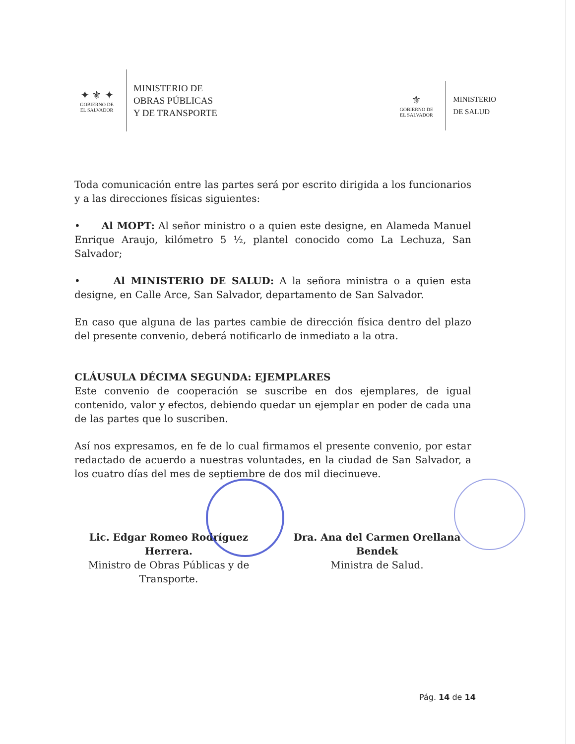✦ ⚜ ✦
GOBIERNO DE
EL SALVADOR
MINISTERIO DE
OBRAS PÚBLICAS
Y DE TRANSPORTE
⚜
GOBIERNO DE
EL SALVADOR
MINISTERIO
DE SALUD
Toda comunicación entre las partes será por escrito dirigida a los funcionarios y a las direcciones físicas siguientes:
• Al MOPT: Al señor ministro o a quien este designe, en Alameda Manuel Enrique Araujo, kilómetro 5 ½, plantel conocido como La Lechuza, San Salvador;
• Al MINISTERIO DE SALUD: A la señora ministra o a quien esta designe, en Calle Arce, San Salvador, departamento de San Salvador.
En caso que alguna de las partes cambie de dirección física dentro del plazo del presente convenio, deberá notificarlo de inmediato a la otra.
CLÁUSULA DÉCIMA SEGUNDA: EJEMPLARES
Este convenio de cooperación se suscribe en dos ejemplares, de igual contenido, valor y efectos, debiendo quedar un ejemplar en poder de cada una de las partes que lo suscriben.
Así nos expresamos, en fe de lo cual firmamos el presente convenio, por estar redactado de acuerdo a nuestras voluntades, en la ciudad de San Salvador, a los cuatro días del mes de septiembre de dos mil diecinueve.
Lic. Edgar Romeo Rodríguez Herrera.
Ministro de Obras Públicas y de Transporte.
Dra. Ana del Carmen Orellana Bendek
Ministra de Salud.
Pág. 14 de 14